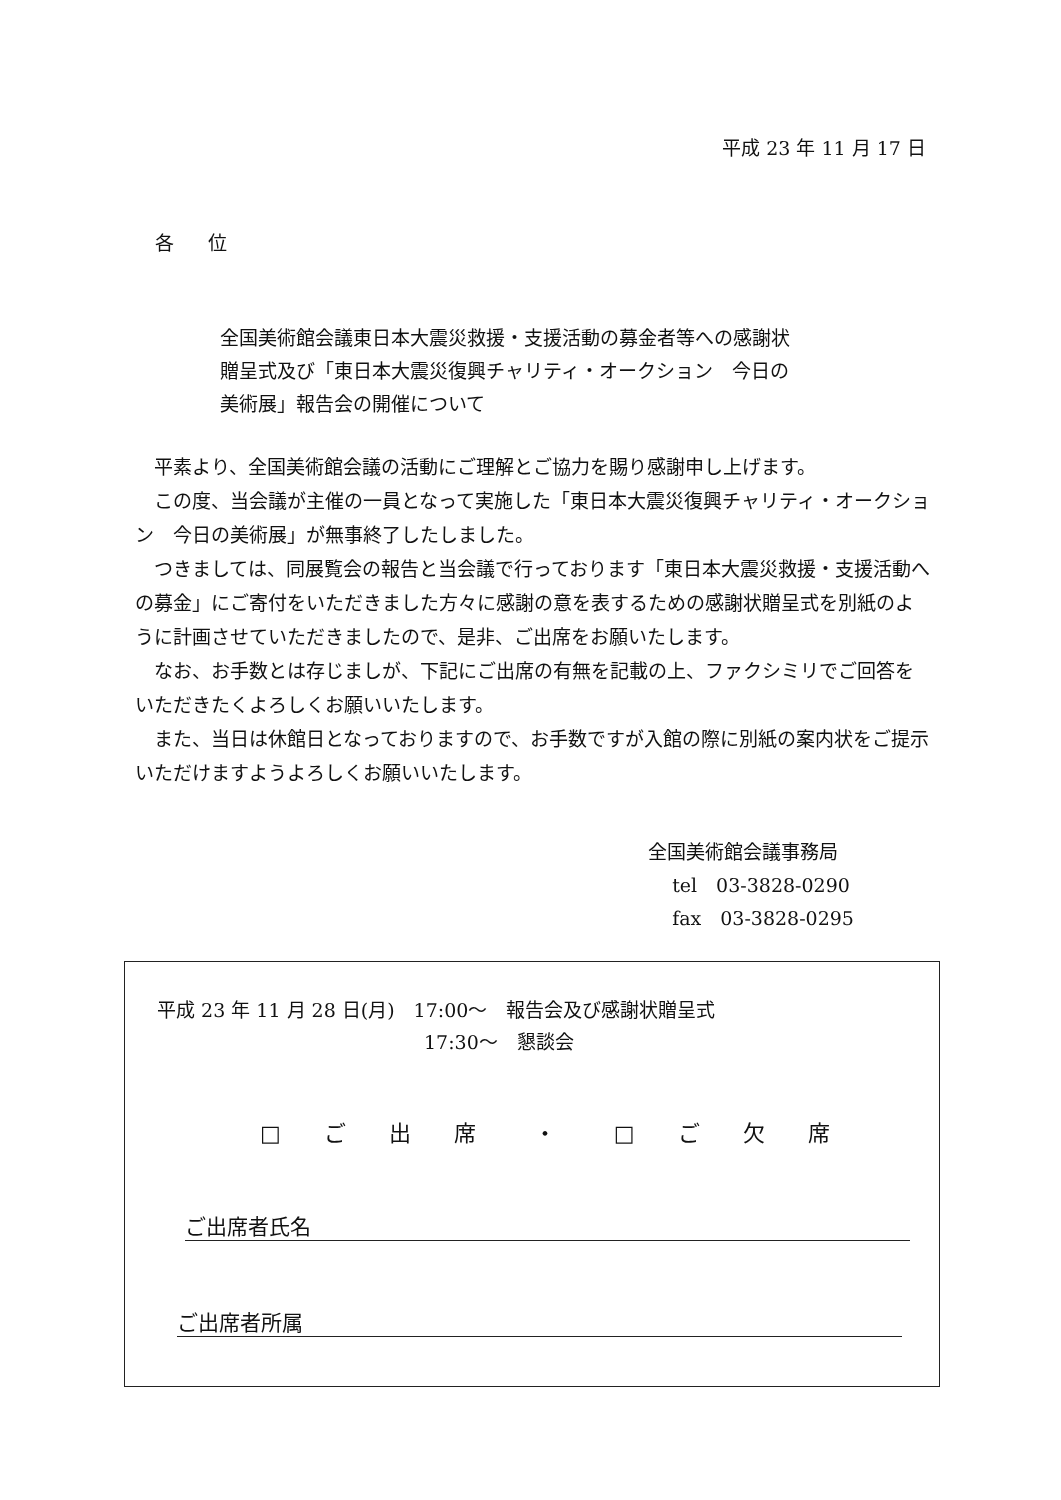平成 23 年 11 月 17 日
各 位
全国美術館会議東日本大震災救援・支援活動の募金者等への感謝状
贈呈式及び「東日本大震災復興チャリティ・オークション　今日の
美術展」報告会の開催について
平素より、全国美術館会議の活動にご理解とご協力を賜り感謝申し上げます。
この度、当会議が主催の一員となって実施した「東日本大震災復興チャリティ・オークション　今日の美術展」が無事終了したしました。
つきましては、同展覧会の報告と当会議で行っております「東日本大震災救援・支援活動への募金」にご寄付をいただきました方々に感謝の意を表するための感謝状贈呈式を別紙のように計画させていただきましたので、是非、ご出席をお願いたします。
なお、お手数とは存じましが、下記にご出席の有無を記載の上、ファクシミリでご回答をいただきたくよろしくお願いいたします。
また、当日は休館日となっておりますので、お手数ですが入館の際に別紙の案内状をご提示いただけますようよろしくお願いいたします。
全国美術館会議事務局
tel　03-3828-0290
fax　03-3828-0295
平成 23 年 11 月 28 日(月)　17:00～　報告会及び感謝状贈呈式
17:30～　懇談会
□ ご 出 席　・　□ ご 欠 席
ご出席者氏名
ご出席者所属